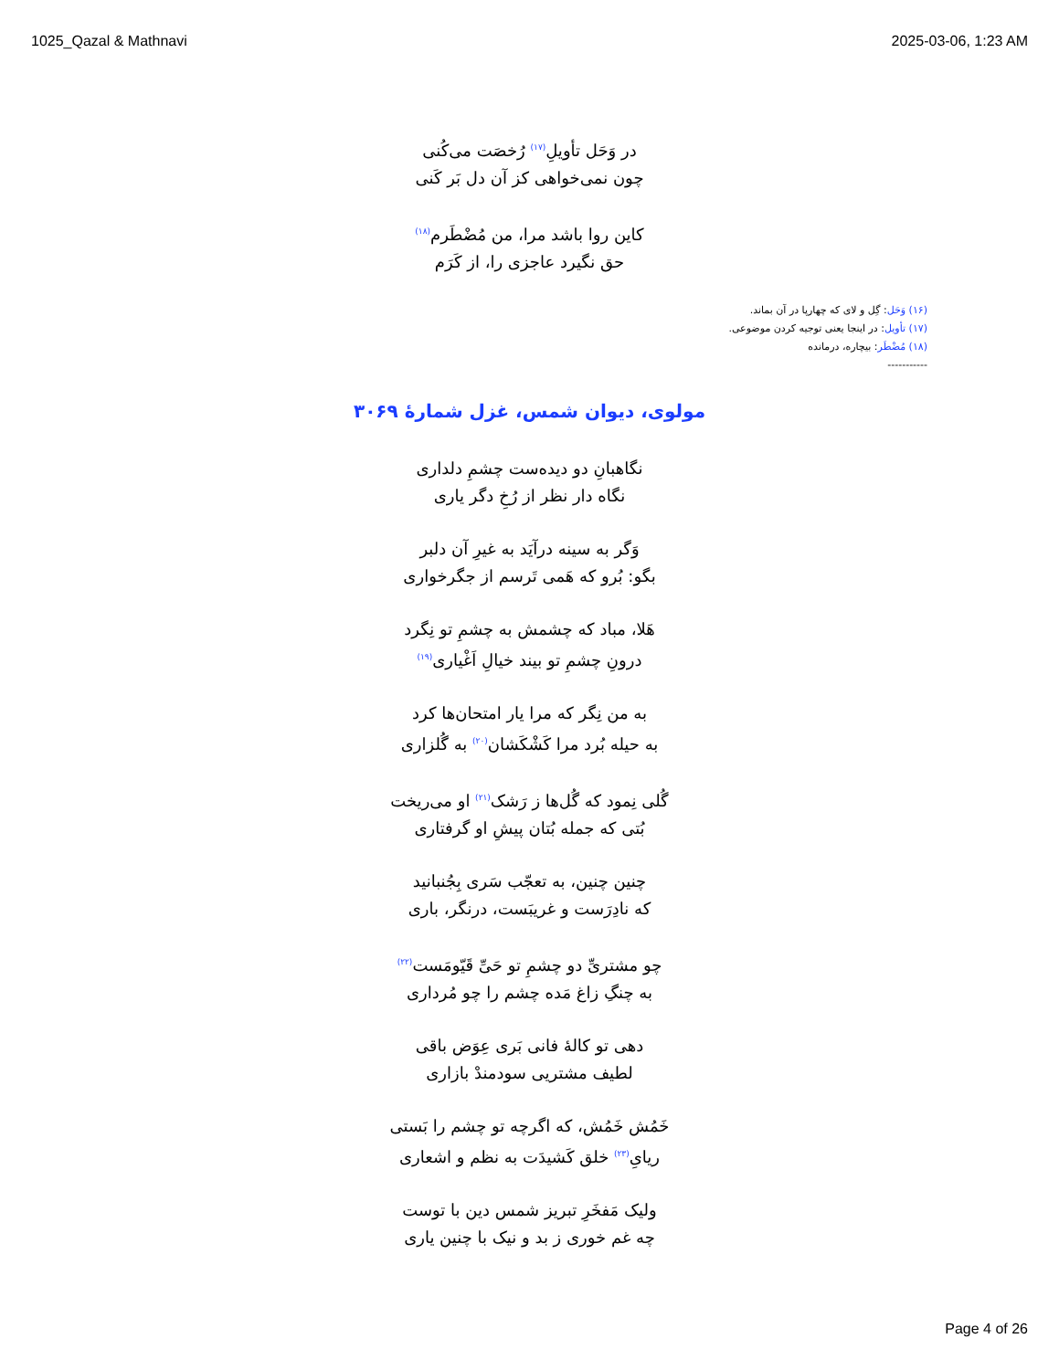1025_Qazal & Mathnavi 2025-03-06, 1:23 AM
در وَحَل تأویلِ<sup>(۱۷)</sup> رُخصَت می‌کُنی
چون نمی‌خواهی کز آن دل بَر کَنی
کاین روا باشد مرا، من مُضْطَرم<sup>(۱۸)</sup>
حق نگیرد عاجزی را، از کَرَم
(۱۶) وَحَل: گِل و لای که چهارپا در آن بماند.
(۱۷) تأویل: در اینجا یعنی توجیه کردن موضوعی.
(۱۸) مُضْطَر: بیچاره، درمانده
-----------
مولوی، دیوان شمس، غزل شمارهٔ ۳۰۶۹
نگاهبانِ دو دیده‌ست چشمِ دلداری
نگاه دار نظر از رُخِ دگر یاری
وَگر به سینه درآیَد به غیرِ آن دلبر
بگو: بُرو که هَمی تَرسم از جگرخواری
هَلا، مباد که چشمش به چشمِ تو نِگرد
درونِ چشمِ تو بیند خیالِ اَغْیاری<sup>(۱۹)</sup>
به من نِگر که مرا یار امتحان‌ها کرد
به حیله بُرد مرا کَشْکَشان<sup>(۲۰)</sup> به گُلزاری
گُلی نِمود که گُل‌ها ز رَشک<sup>(۲۱)</sup> او می‌ریخت
بُتی که جمله بُتان پیشِ او گرفتاری
چنین چنین، به تعجّب سَری بِجُنبانید
که نادِرَست و غریبَست، درنگر، باری
چو مشتریِّ دو چشمِ تو حَیِّ قَیّومَست<sup>(۲۲)</sup>
به چنگِ زاغ مَده چشم را چو مُرداری
دهی تو کالهٔ فانی بَری عِوَض باقی
لطیف مشتریی سودمندْ بازاری
خَمُش خَمُش، که اگرچه تو چشم را بَستی
ریایِ<sup>(۲۳)</sup> خلق کَشیدَت به نظم و اشعاری
ولیک مَفخَرِ تبریز شمس دین با توست
چه غم خوری ز بد و نیک با چنین یاری
Page 4 of 26